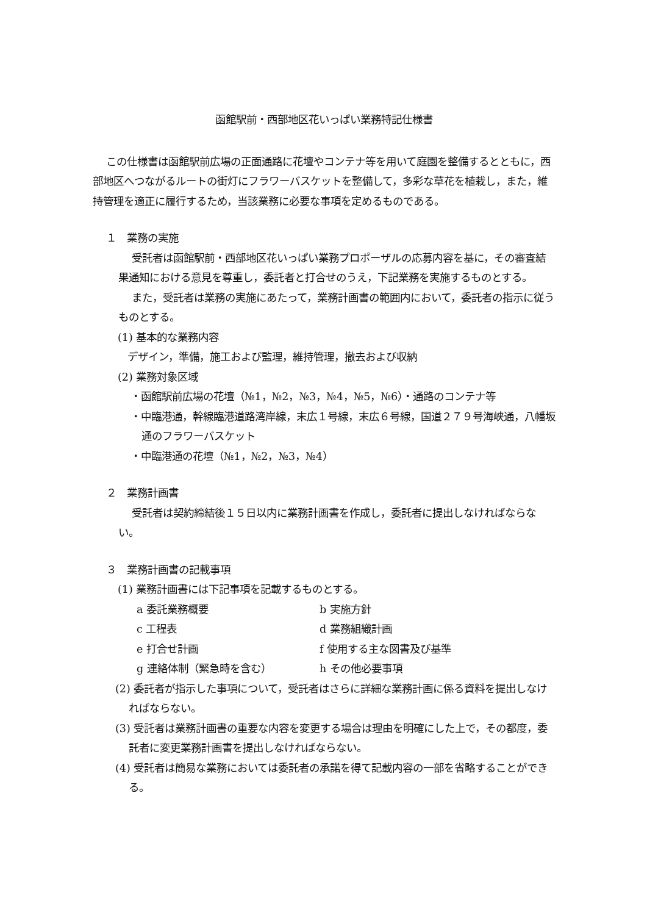函館駅前・西部地区花いっぱい業務特記仕様書
この仕様書は函館駅前広場の正面通路に花壇やコンテナ等を用いて庭園を整備するとともに，西部地区へつながるルートの街灯にフラワーバスケットを整備して，多彩な草花を植栽し，また，維持管理を適正に履行するため，当該業務に必要な事項を定めるものである。
１　業務の実施
受託者は函館駅前・西部地区花いっぱい業務プロポーザルの応募内容を基に，その審査結果通知における意見を尊重し，委託者と打合せのうえ，下記業務を実施するものとする。
また，受託者は業務の実施にあたって，業務計画書の範囲内において，委託者の指示に従うものとする。
(1) 基本的な業務内容
デザイン，準備，施工および監理，維持管理，撤去および収納
(2) 業務対象区域
・函館駅前広場の花壇（№1，№2，№3，№4，№5，№6）・通路のコンテナ等
・中臨港通，幹線臨港道路湾岸線，末広１号線，末広６号線，国道２７９号海峡通，八幡坂通のフラワーバスケット
・中臨港通の花壇（№1，№2，№3，№4）
２　業務計画書
受託者は契約締結後１５日以内に業務計画書を作成し，委託者に提出しなければならない。
３　業務計画書の記載事項
(1) 業務計画書には下記事項を記載するものとする。
| a 委託業務概要 | b 実施方針 |
| c 工程表 | d 業務組織計画 |
| e 打合せ計画 | f 使用する主な図書及び基準 |
| g 連絡体制（緊急時を含む） | h その他必要事項 |
(2) 委託者が指示した事項について，受託者はさらに詳細な業務計画に係る資料を提出しなければならない。
(3) 受託者は業務計画書の重要な内容を変更する場合は理由を明確にした上で，その都度，委託者に変更業務計画書を提出しなければならない。
(4) 受託者は簡易な業務においては委託者の承諾を得て記載内容の一部を省略することができる。